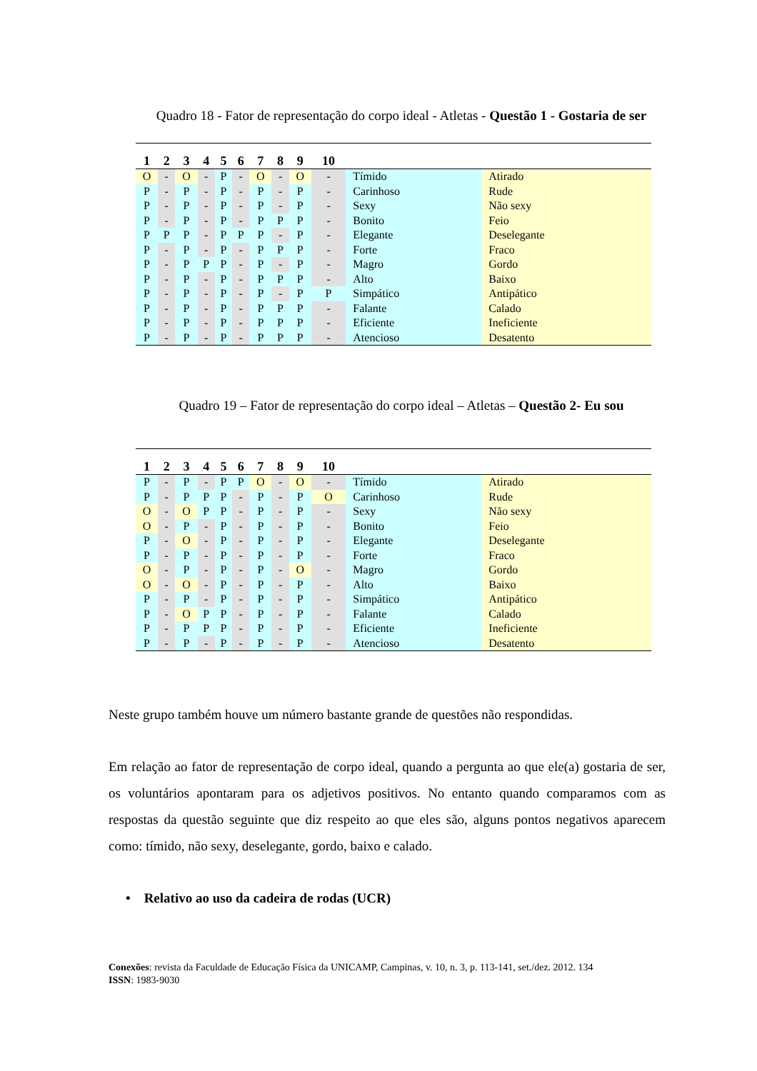Quadro 18 - Fator de representação do corpo ideal - Atletas - Questão 1 - Gostaria de ser
| 1 | 2 | 3 | 4 | 5 | 6 | 7 | 8 | 9 | 10 | | |
| --- | --- | --- | --- | --- | --- | --- | --- | --- | --- | --- | --- |
| O | - | O | - | P | - | O | - | O | - | Tímido | Atirado |
| P | - | P | - | P | - | P | - | P | - | Carinhoso | Rude |
| P | - | P | - | P | - | P | - | P | - | Sexy | Não sexy |
| P | - | P | - | P | - | P | P | P | - | Bonito | Feio |
| P | P | P | - | P | P | P | - | P | - | Elegante | Deselegante |
| P | - | P | - | P | - | P | P | P | - | Forte | Fraco |
| P | - | P | P | P | - | P | - | P | - | Magro | Gordo |
| P | - | P | - | P | - | P | P | P | - | Alto | Baixo |
| P | - | P | - | P | - | P | - | P | P | Simpático | Antipático |
| P | - | P | - | P | - | P | P | P | - | Falante | Calado |
| P | - | P | - | P | - | P | P | P | - | Eficiente | Ineficiente |
| P | - | P | - | P | - | P | P | P | - | Atencioso | Desatento |
Quadro 19 – Fator de representação do corpo ideal – Atletas – Questão 2- Eu sou
| 1 | 2 | 3 | 4 | 5 | 6 | 7 | 8 | 9 | 10 | | |
| --- | --- | --- | --- | --- | --- | --- | --- | --- | --- | --- | --- |
| P | - | P | - | P | P | O | - | O | - | Tímido | Atirado |
| P | - | P | P | P | - | P | - | P | O | Carinhoso | Rude |
| O | - | O | P | P | - | P | - | P | - | Sexy | Não sexy |
| O | - | P | - | P | - | P | - | P | - | Bonito | Feio |
| P | - | O | - | P | - | P | - | P | - | Elegante | Deselegante |
| P | - | P | - | P | - | P | - | P | - | Forte | Fraco |
| O | - | P | - | P | - | P | - | O | - | Magro | Gordo |
| O | - | O | - | P | - | P | - | P | - | Alto | Baixo |
| P | - | P | - | P | - | P | - | P | - | Simpático | Antipático |
| P | - | O | P | P | - | P | - | P | - | Falante | Calado |
| P | - | P | P | P | - | P | - | P | - | Eficiente | Ineficiente |
| P | - | P | - | P | - | P | - | P | - | Atencioso | Desatento |
Neste grupo também houve um número bastante grande de questões não respondidas.
Em relação ao fator de representação de corpo ideal, quando a pergunta ao que ele(a) gostaria de ser, os voluntários apontaram para os adjetivos positivos. No entanto quando comparamos com as respostas da questão seguinte que diz respeito ao que eles são, alguns pontos negativos aparecem como: tímido, não sexy, deselegante, gordo, baixo e calado.
• Relativo ao uso da cadeira de rodas (UCR)
Conexões: revista da Faculdade de Educação Física da UNICAMP, Campinas, v. 10, n. 3, p. 113-141, set./dez. 2012. 134
ISSN: 1983-9030